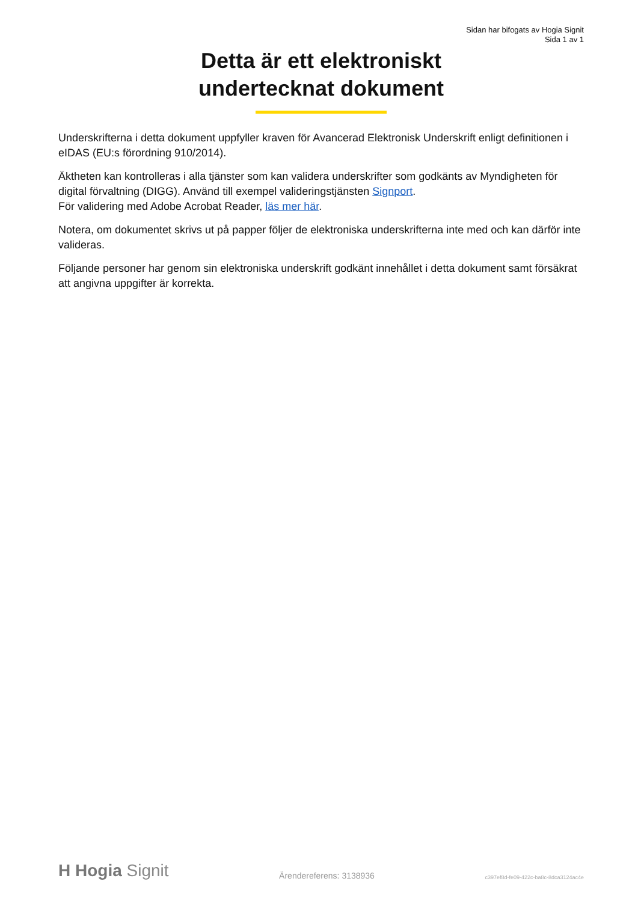Sidan har bifogats av Hogia Signit
Sida 1 av 1
Detta är ett elektroniskt
undertecknat dokument
Underskrifterna i detta dokument uppfyller kraven för Avancerad Elektronisk Underskrift enligt definitionen i eIDAS (EU:s förordning 910/2014).
Äktheten kan kontrolleras i alla tjänster som kan validera underskrifter som godkänts av Myndigheten för digital förvaltning (DIGG). Använd till exempel valideringstjänsten Signport.
För validering med Adobe Acrobat Reader, läs mer här.
Notera, om dokumentet skrivs ut på papper följer de elektroniska underskrifterna inte med och kan därför inte valideras.
Följande personer har genom sin elektroniska underskrift godkänt innehållet i detta dokument samt försäkrat att angivna uppgifter är korrekta.
H Hogia Signit
Ärendereferens: 3138936
c397ef8d-fe09-422c-ba8c-8dca3124ac4e